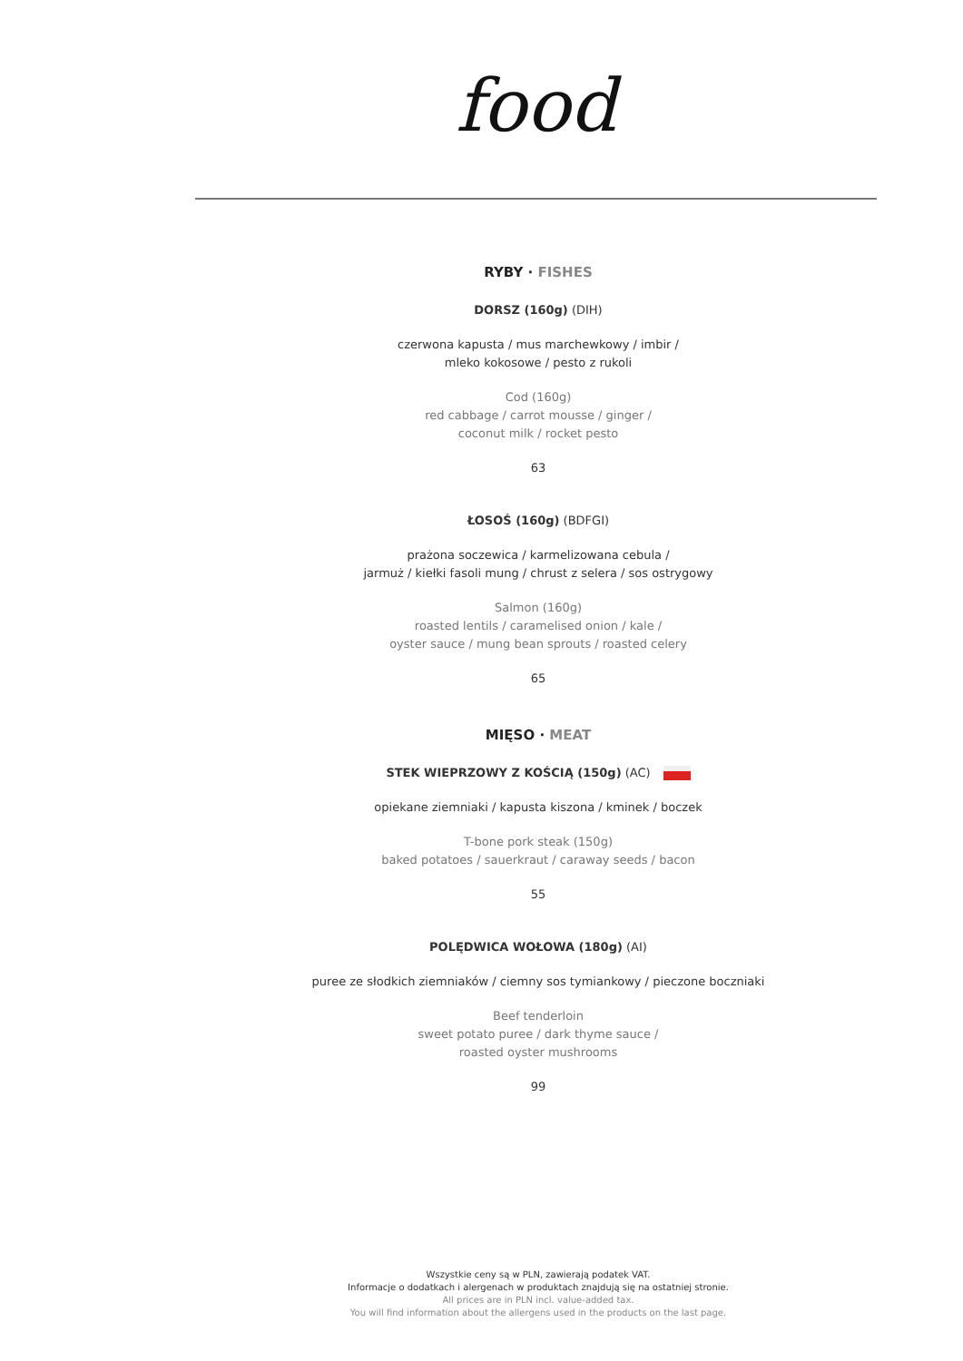food
RYBY · FISHES
DORSZ (160g) (DIH)
czerwona kapusta / mus marchewkowy / imbir /
mleko kokosowe / pesto z rukoli
Cod (160g)
red cabbage / carrot mousse / ginger /
coconut milk / rocket pesto
63
ŁOSOŚ (160g) (BDFGI)
prażona soczewica / karmelizowana cebula /
jarmuż / kiełki fasoli mung / chrust z selera / sos ostrygowy
Salmon (160g)
roasted lentils / caramelised onion / kale /
oyster sauce / mung bean sprouts / roasted celery
65
MIĘSO · MEAT
STEK WIEPRZOWY Z KOŚCIĄ (150g) (AC)
opiekane ziemniaki / kapusta kiszona / kminek / boczek
T-bone pork steak (150g)
baked potatoes / sauerkraut / caraway seeds / bacon
55
POLĘDWICA WOŁOWA (180g) (AI)
puree ze słodkich ziemniaków / ciemny sos tymiankowy / pieczone boczniaki
Beef tenderloin
sweet potato puree / dark thyme sauce /
roasted oyster mushrooms
99
Wszystkie ceny są w PLN, zawierają podatek VAT.
Informacje o dodatkach i alergenach w produktach znajdują się na ostatniej stronie.
All prices are in PLN incl. value-added tax.
You will find information about the allergens used in the products on the last page.